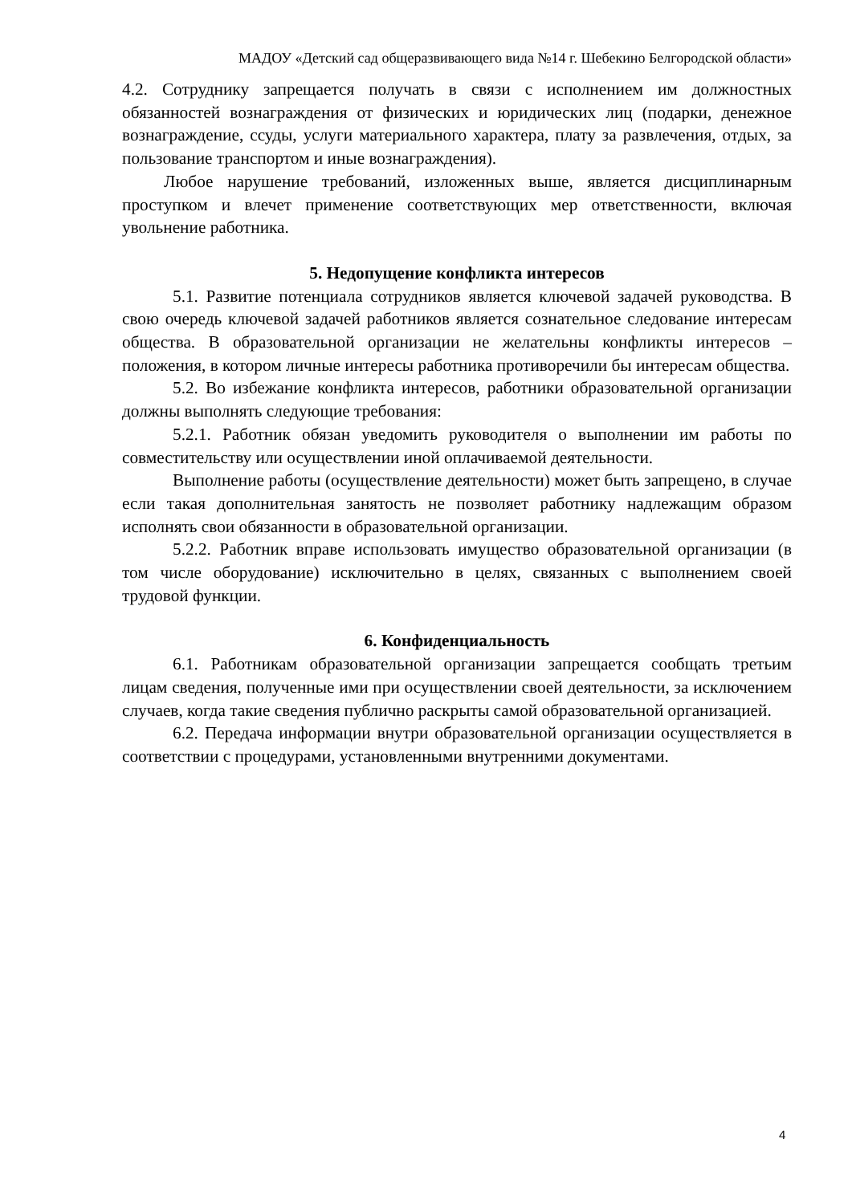МАДОУ «Детский сад общеразвивающего вида №14 г. Шебекино Белгородской области»
4.2. Сотруднику запрещается получать в связи с исполнением им должностных обязанностей вознаграждения от физических и юридических лиц (подарки, денежное вознаграждение, ссуды, услуги материального характера, плату за развлечения, отдых, за пользование транспортом и иные вознаграждения).
Любое нарушение требований, изложенных выше, является дисциплинарным проступком и влечет применение соответствующих мер ответственности, включая увольнение работника.
5. Недопущение конфликта интересов
5.1. Развитие потенциала сотрудников является ключевой задачей руководства. В свою очередь ключевой задачей работников является сознательное следование интересам общества. В образовательной организации не желательны конфликты интересов – положения, в котором личные интересы работника противоречили бы интересам общества.
5.2. Во избежание конфликта интересов, работники образовательной организации должны выполнять следующие требования:
5.2.1. Работник обязан уведомить руководителя о выполнении им работы по совместительству или осуществлении иной оплачиваемой деятельности.
Выполнение работы (осуществление деятельности) может быть запрещено, в случае если такая дополнительная занятость не позволяет работнику надлежащим образом исполнять свои обязанности в образовательной организации.
5.2.2. Работник вправе использовать имущество образовательной организации (в том числе оборудование) исключительно в целях, связанных с выполнением своей трудовой функции.
6. Конфиденциальность
6.1. Работникам образовательной организации запрещается сообщать третьим лицам сведения, полученные ими при осуществлении своей деятельности, за исключением случаев, когда такие сведения публично раскрыты самой образовательной организацией.
6.2. Передача информации внутри образовательной организации осуществляется в соответствии с процедурами, установленными внутренними документами.
4